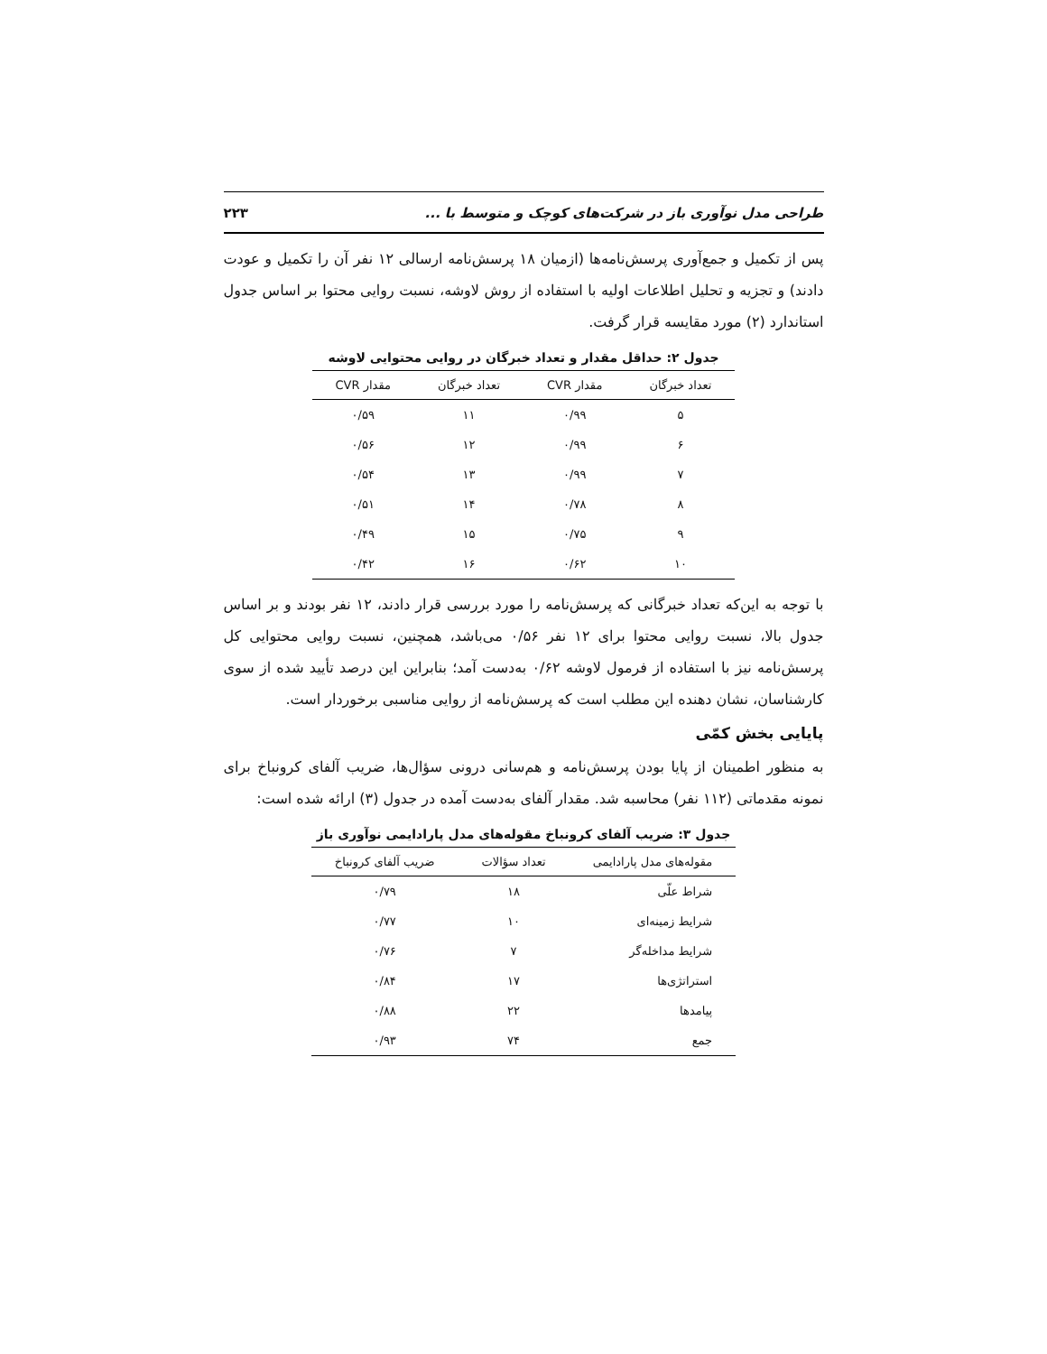طراحی مدل نوآوری باز در شرکت‌های کوچک و متوسط با ... ۲۲۳
پس از تکمیل و جمع‌آوری پرسش‌نامه‌ها (ازمیان ۱۸ پرسش‌نامه ارسالی ۱۲ نفر آن را تکمیل و عودت دادند) و تجزیه و تحلیل اطلاعات اولیه با استفاده از روش لاوشه، نسبت روایی محتوا بر اساس جدول استاندارد (۲) مورد مقایسه قرار گرفت.
جدول ۲: حداقل مقدار و تعداد خبرگان در روایی محتوایی لاوشه
| تعداد خبرگان | مقدار CVR | تعداد خبرگان | مقدار CVR |
| --- | --- | --- | --- |
| ۵ | ۰/۹۹ | ۱۱ | ۰/۵۹ |
| ۶ | ۰/۹۹ | ۱۲ | ۰/۵۶ |
| ۷ | ۰/۹۹ | ۱۳ | ۰/۵۴ |
| ۸ | ۰/۷۸ | ۱۴ | ۰/۵۱ |
| ۹ | ۰/۷۵ | ۱۵ | ۰/۴۹ |
| ۱۰ | ۰/۶۲ | ۱۶ | ۰/۴۲ |
با توجه به این‌که تعداد خبرگانی که پرسش‌نامه را مورد بررسی قرار دادند، ۱۲ نفر بودند و بر اساس جدول بالا، نسبت روایی محتوا برای ۱۲ نفر ۰/۵۶ می‌باشد، همچنین، نسبت روایی محتوایی کل پرسش‌نامه نیز با استفاده از فرمول لاوشه ۰/۶۲ به‌دست آمد؛ بنابراین این درصد تأیید شده از سوی کارشناسان، نشان دهنده این مطلب است که پرسش‌نامه از روایی مناسبی برخوردار است.
پایایی بخش کمّی
به منظور اطمینان از پایا بودن پرسش‌نامه و هم‌سانی درونی سؤال‌ها، ضریب آلفای کرونباخ برای نمونه مقدماتی (۱۱۲ نفر) محاسبه شد. مقدار آلفای به‌دست آمده در جدول (۳) ارائه شده است:
جدول ۳: ضریب آلفای کرونباخ مقوله‌های مدل پارادایمی نوآوری باز
| مقوله‌های مدل پارادایمی | تعداد سؤالات | ضریب آلفای کرونباخ |
| --- | --- | --- |
| شراط علّی | ۱۸ | ۰/۷۹ |
| شرایط زمینه‌ای | ۱۰ | ۰/۷۷ |
| شرایط مداخله‌گر | ۷ | ۰/۷۶ |
| استراتژی‌ها | ۱۷ | ۰/۸۴ |
| پیامدها | ۲۲ | ۰/۸۸ |
| جمع | ۷۴ | ۰/۹۳ |